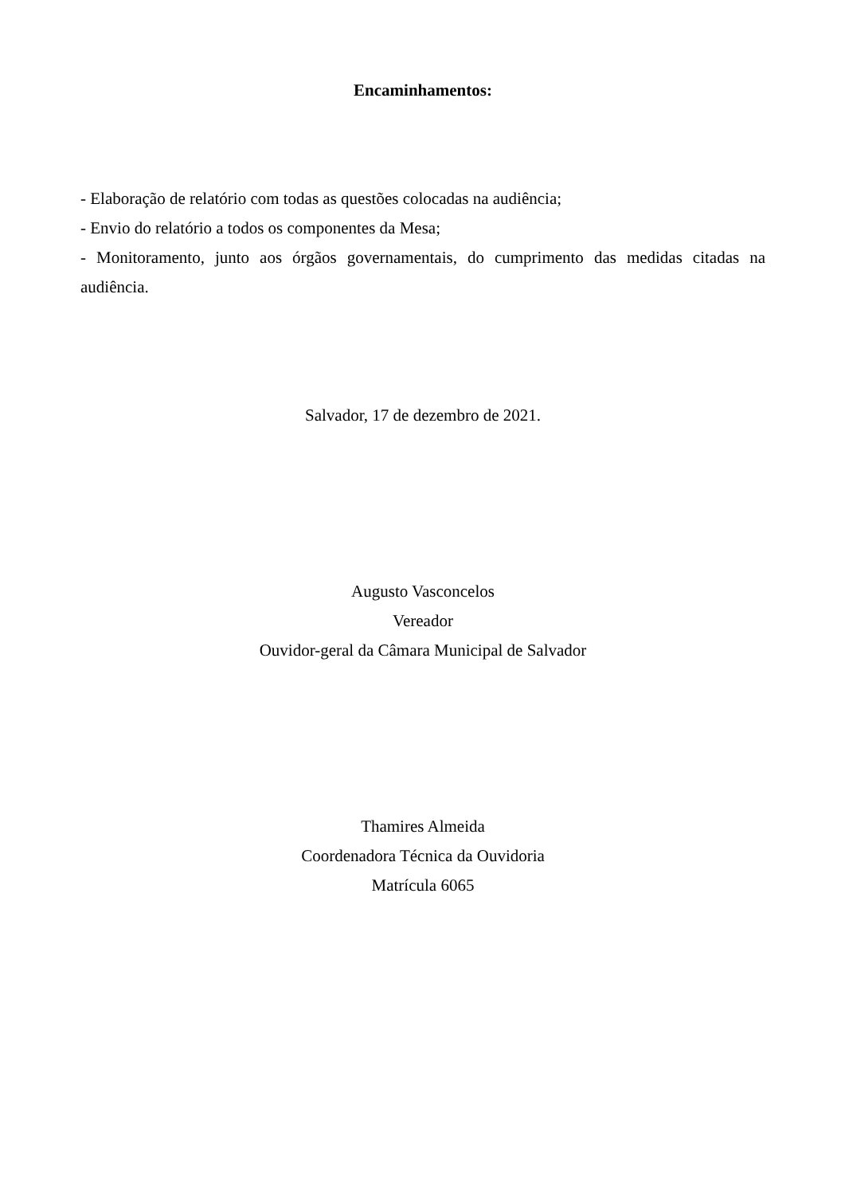Encaminhamentos:
- Elaboração de relatório com todas as questões colocadas na audiência;
- Envio do relatório a todos os componentes da Mesa;
- Monitoramento, junto aos órgãos governamentais, do cumprimento das medidas citadas na audiência.
Salvador, 17 de dezembro de 2021.
Augusto Vasconcelos
Vereador
Ouvidor-geral da Câmara Municipal de Salvador
Thamires Almeida
Coordenadora Técnica da Ouvidoria
Matrícula 6065